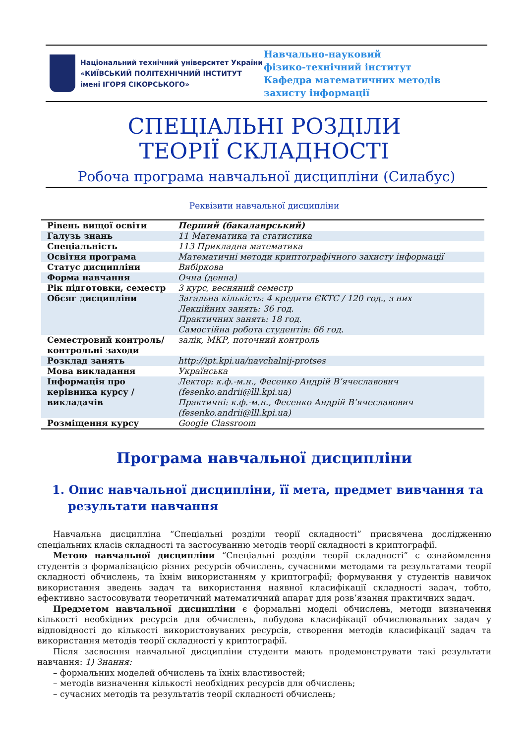Національний технічний університет України
«КИЇВСЬКИЙ ПОЛІТЕХНІЧНИЙ ІНСТИТУТ
імені ІГОРЯ СІКОРСЬКОГО»
Навчально-науковий
фізико-технічний інститут
Кафедра математичних методів
захисту інформації
СПЕЦІАЛЬНІ РОЗДІЛИ
ТЕОРІЇ СКЛАДНОСТІ
Робоча програма навчальної дисципліни (Силабус)
Реквізити навчальної дисципліни
| Рівень вищої освіти | Перший (бакалаврський) |
| Галузь знань | 11 Математика та статистика |
| Спеціальність | 113 Прикладна математика |
| Освітня програма | Математичні методи криптографічного захисту інформації |
| Статус дисципліни | Вибіркова |
| Форма навчання | Очна (денна) |
| Рік підготовки, семестр | 3 курс, весняний семестр |
| Обсяг дисципліни | Загальна кількість: 4 кредити ЄКТС / 120 год., з них Лекційних занять: 36 год. Практичних занять: 18 год. Самостійна робота студентів: 66 год. |
| Семестровий контроль/ контрольні заходи | залік, МКР, поточний контроль |
| Розклад занять | http://ipt.kpi.ua/navchalnij-protses |
| Мова викладання | Українська |
| Інформація про керівника курсу / викладачів | Лектор: к.ф.-м.н., Фесенко Андрій В’ячеславович (fesenko.andrii@lll.kpi.ua) Практичні: к.ф.-м.н., Фесенко Андрій В’ячеславович (fesenko.andrii@lll.kpi.ua) |
| Розміщення курсу | Google Classroom |
Програма навчальної дисципліни
1. Опис навчальної дисципліни, її мета, предмет вивчання та результати навчання
Навчальна дисципліна “Спеціальні розділи теорії складності” присвячена дослідженню спеціальних класів складності та застосуванню методів теорії складності в криптографії.
Метою навчальної дисципліни “Спеціальні розділи теорії складності” є ознайомлення студентів з формалізацією різних ресурсів обчислень, сучасними методами та результатами теорії складності обчислень, та їхнім використанням у криптографії; формування у студентів навичок використання зведень задач та використання наявної класифікації складності задач, тобто, ефективно застосовувати теоретичний математичний апарат для розв’язання практичних задач.
Предметом навчальної дисципліни є формальні моделі обчислень, методи визначення кількості необхідних ресурсів для обчислень, побудова класифікації обчислювальних задач у відповідності до кількості використовуваних ресурсів, створення методів класифікації задач та використання методів теорії складності у криптографії.
Після засвоєння навчальної дисципліни студенти мають продемонструвати такі результати навчання: 1) Знання:
– формальних моделей обчислень та їхніх властивостей;
– методів визначення кількості необхідних ресурсів для обчислень;
– сучасних методів та результатів теорії складності обчислень;